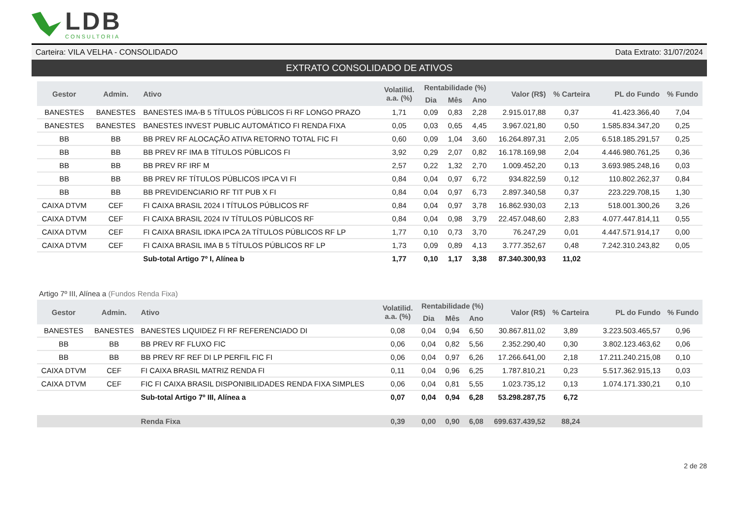LDB
CONSULTORIA
Carteira: VILA VELHA - CONSOLIDADO Data Extrato: 31/07/2024
EXTRATO CONSOLIDADO DE ATIVOS
| Gestor | Admin. | Ativo | Volatilid. a.a. (%) | Rentabilidade (%) | | | Valor (R$) | % Carteira | PL do Fundo | % Fundo |
| --- | --- | --- | --- | --- | --- | --- | --- | --- | --- | --- |
| | | | | Dia | Mês | Ano | | | | |
| BANESTES | BANESTES | BANESTES IMA-B 5 TÍTULOS PÚBLICOS Fi RF LONGO PRAZO | 1,71 | 0,09 | 0,83 | 2,28 | 2.915.017,88 | 0,37 | 41.423.366,40 | 7,04 |
| BANESTES | BANESTES | BANESTES INVEST PUBLIC AUTOMÁTICO FI RENDA FIXA | 0,05 | 0,03 | 0,65 | 4,45 | 3.967.021,80 | 0,50 | 1.585.834.347,20 | 0,25 |
| BB | BB | BB PREV RF ALOCAÇÃO ATIVA RETORNO TOTAL FIC FI | 0,60 | 0,09 | 1,04 | 3,60 | 16.264.897,31 | 2,05 | 6.518.185.291,57 | 0,25 |
| BB | BB | BB PREV RF IMA B TÍTULOS PÚBLICOS FI | 3,92 | 0,29 | 2,07 | 0,82 | 16.178.169,98 | 2,04 | 4.446.980.761,25 | 0,36 |
| BB | BB | BB PREV RF IRF M | 2,57 | 0,22 | 1,32 | 2,70 | 1.009.452,20 | 0,13 | 3.693.985.248,16 | 0,03 |
| BB | BB | BB PREV RF TÍTULOS PÚBLICOS IPCA VI FI | 0,84 | 0,04 | 0,97 | 6,72 | 934.822,59 | 0,12 | 110.802.262,37 | 0,84 |
| BB | BB | BB PREVIDENCIARIO RF TIT PUB X FI | 0,84 | 0,04 | 0,97 | 6,73 | 2.897.340,58 | 0,37 | 223.229.708,15 | 1,30 |
| CAIXA DTVM | CEF | FI CAIXA BRASIL 2024 I TÍTULOS PÚBLICOS RF | 0,84 | 0,04 | 0,97 | 3,78 | 16.862.930,03 | 2,13 | 518.001.300,26 | 3,26 |
| CAIXA DTVM | CEF | FI CAIXA BRASIL 2024 IV TÍTULOS PÚBLICOS RF | 0,84 | 0,04 | 0,98 | 3,79 | 22.457.048,60 | 2,83 | 4.077.447.814,11 | 0,55 |
| CAIXA DTVM | CEF | FI CAIXA BRASIL IDKA IPCA 2A TÍTULOS PÚBLICOS RF LP | 1,77 | 0,10 | 0,73 | 3,70 | 76.247,29 | 0,01 | 4.447.571.914,17 | 0,00 |
| CAIXA DTVM | CEF | FI CAIXA BRASIL IMA B 5 TÍTULOS PÚBLICOS RF LP | 1,73 | 0,09 | 0,89 | 4,13 | 3.777.352,67 | 0,48 | 7.242.310.243,82 | 0,05 |
| | | Sub-total Artigo 7º I, Alínea b | 1,77 | 0,10 | 1,17 | 3,38 | 87.340.300,93 | 11,02 | | |
Artigo 7º III, Alínea a (Fundos Renda Fixa)
| Gestor | Admin. | Ativo | Volatilid. a.a. (%) | Rentabilidade (%) | | | Valor (R$) | % Carteira | PL do Fundo | % Fundo |
| --- | --- | --- | --- | --- | --- | --- | --- | --- | --- | --- |
| | | | | Dia | Mês | Ano | | | | |
| BANESTES | BANESTES | BANESTES LIQUIDEZ FI RF REFERENCIADO DI | 0,08 | 0,04 | 0,94 | 6,50 | 30.867.811,02 | 3,89 | 3.223.503.465,57 | 0,96 |
| BB | BB | BB PREV RF FLUXO FIC | 0,06 | 0,04 | 0,82 | 5,56 | 2.352.290,40 | 0,30 | 3.802.123.463,62 | 0,06 |
| BB | BB | BB PREV RF REF DI LP PERFIL FIC FI | 0,06 | 0,04 | 0,97 | 6,26 | 17.266.641,00 | 2,18 | 17.211.240.215,08 | 0,10 |
| CAIXA DTVM | CEF | FI CAIXA BRASIL MATRIZ RENDA FI | 0,11 | 0,04 | 0,96 | 6,25 | 1.787.810,21 | 0,23 | 5.517.362.915,13 | 0,03 |
| CAIXA DTVM | CEF | FIC FI CAIXA BRASIL DISPONIBILIDADES RENDA FIXA SIMPLES | 0,06 | 0,04 | 0,81 | 5,55 | 1.023.735,12 | 0,13 | 1.074.171.330,21 | 0,10 |
| | | Sub-total Artigo 7º III, Alínea a | 0,07 | 0,04 | 0,94 | 6,28 | 53.298.287,75 | 6,72 | | |
| | | Renda Fixa | 0,39 | 0,00 | 0,90 | 6,08 | 699.637.439,52 | 88,24 | | |
2 de 28